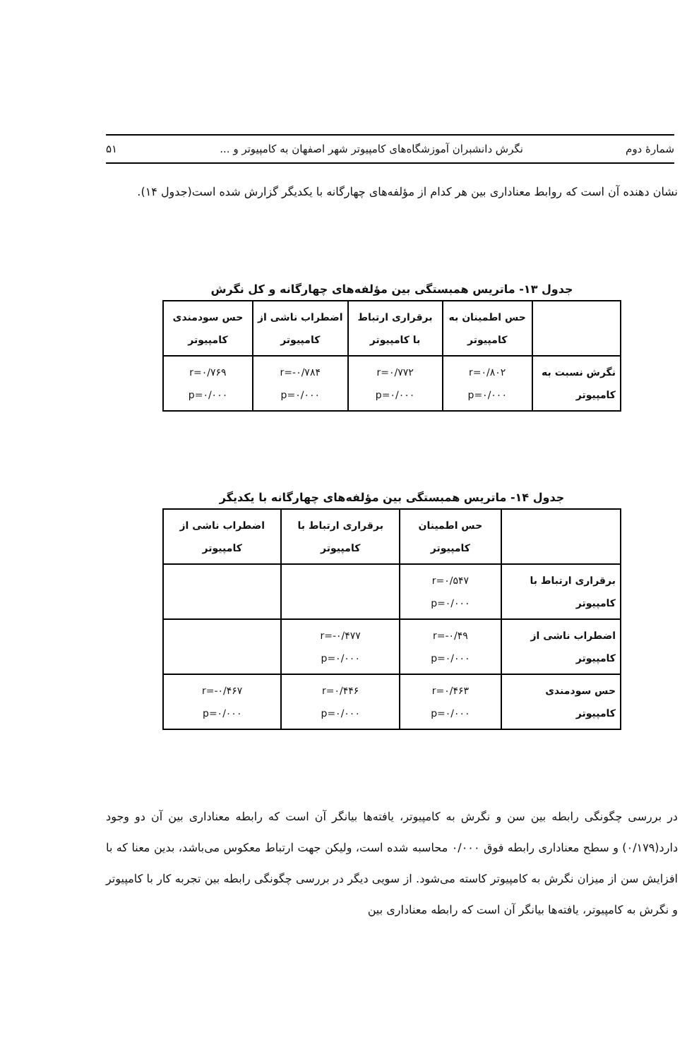شمارهٔ دوم نگرش دانشبران آموزشگاه‌های کامپیوتر شهر اصفهان به کامپیوتر و ... ۵۱
نشان دهنده آن است که روابط معناداری بین هر کدام از مؤلفه‌های چهارگانه با یکدیگر گزارش شده است(جدول ۱۴).
جدول ۱۳- ماتریس همبستگی بین مؤلفه‌های چهارگانه و کل نگرش
| | حس اطمینان به کامپیوتر | برقراری ارتباط با کامپیوتر | اضطراب ناشی از کامپیوتر | حس سودمندی کامپیوتر |
| --- | --- | --- | --- | --- |
| نگرش نسبت به کامپیوتر | r=۰/۸۰۲ p=۰/۰۰۰ | r=۰/۷۷۲ p=۰/۰۰۰ | r=-۰/۷۸۴ p=۰/۰۰۰ | r=۰/۷۶۹ p=۰/۰۰۰ |
جدول ۱۴- ماتریس همبستگی بین مؤلفه‌های چهارگانه با یکدیگر
| | حس اطمینان کامپیوتر | برقراری ارتباط با کامپیوتر | اضطراب ناشی از کامپیوتر |
| --- | --- | --- | --- |
| برقراری ارتباط با کامپیوتر | r=۰/۵۴۷ p=۰/۰۰۰ | | |
| اضطراب ناشی از کامپیوتر | r=-۰/۴۹ p=۰/۰۰۰ | r=-۰/۴۷۷ p=۰/۰۰۰ | |
| حس سودمندی کامپیوتر | r=۰/۴۶۳ p=۰/۰۰۰ | r=۰/۴۴۶ p=۰/۰۰۰ | r=-۰/۴۶۷ p=۰/۰۰۰ |
در بررسی چگونگی رابطه بین سن و نگرش به کامپیوتر، یافته‌ها بیانگر آن است که رابطه معناداری بین آن دو وجود دارد(۰/۱۷۹) و سطح معناداری رابطه فوق ۰/۰۰۰ محاسبه شده است، ولیکن جهت ارتباط معکوس می‌باشد، بدین معنا که با افزایش سن از میزان نگرش به کامپیوتر کاسته می‌شود. از سویی دیگر در بررسی چگونگی رابطه بین تجربه کار با کامپیوتر و نگرش به کامپیوتر، یافته‌ها بیانگر آن است که رابطه معناداری بین